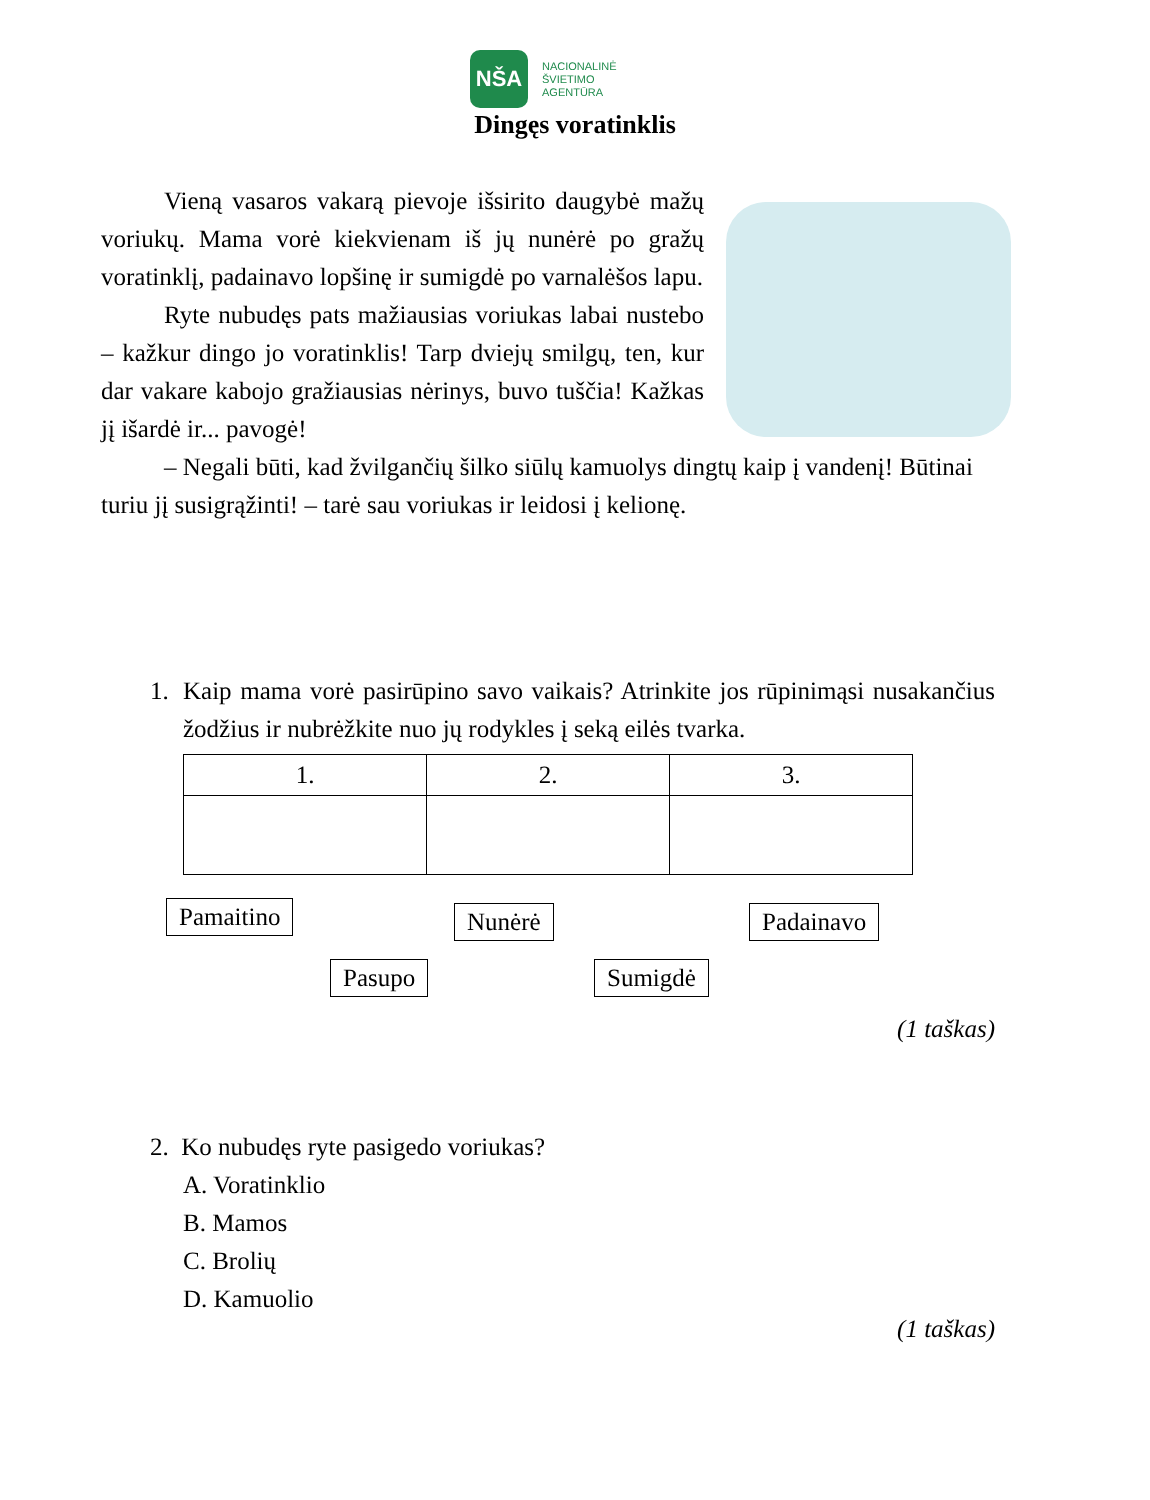NŠA
NACIONALINĖ
ŠVIETIMO
AGENTŪRA
Dingęs voratinklis
Vieną vasaros vakarą pievoje išsirito daugybė mažų voriukų. Mama vorė kiekvienam iš jų nunėrė po gražų voratinklį, padainavo lopšinę ir sumigdė po varnalėšos lapu.
Ryte nubudęs pats mažiausias voriukas labai nustebo – kažkur dingo jo voratinklis! Tarp dviejų smilgų, ten, kur dar vakare kabojo gražiausias nėrinys, buvo tuščia! Kažkas jį išardė ir... pavogė!
– Negali būti, kad žvilgančių šilko siūlų kamuolys dingtų kaip į vandenį! Būtinai turiu jį susigrąžinti! – tarė sau voriukas ir leidosi į kelionę.
1. Kaip mama vorė pasirūpino savo vaikais? Atrinkite jos rūpinimąsi nusakančius žodžius ir nubrėžkite nuo jų rodykles į seką eilės tvarka.
| 1. | 2. | 3. |
Pamaitino Nunėrė Padainavo
Pasupo Sumigdė
(1 taškas)
2. Ko nubudęs ryte pasigedo voriukas?
A. Voratinklio
B. Mamos
C. Brolių
D. Kamuolio
(1 taškas)